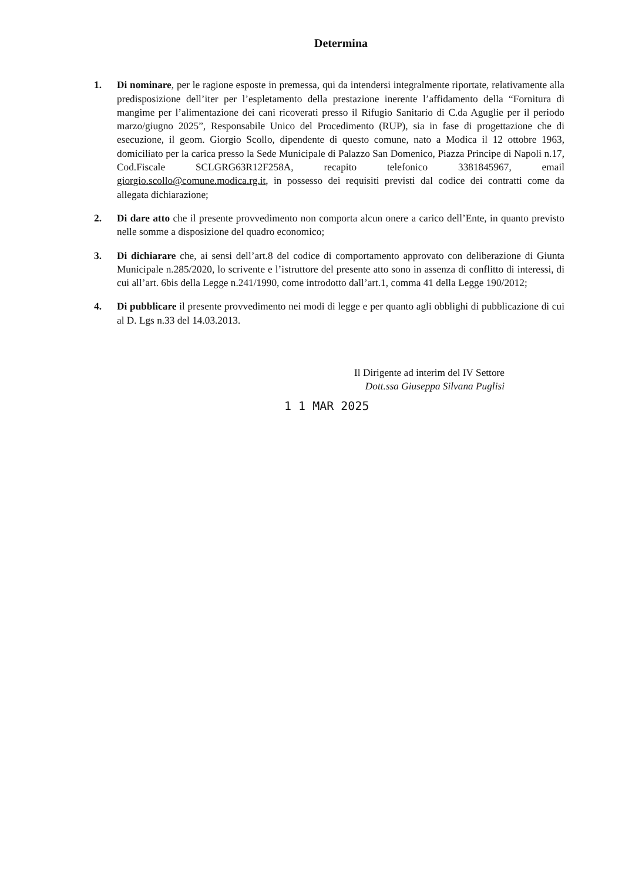Determina
1. Di nominare, per le ragione esposte in premessa, qui da intendersi integralmente riportate, relativamente alla predisposizione dell’iter per l’espletamento della prestazione inerente l’affidamento della “Fornitura di mangime per l’alimentazione dei cani ricoverati presso il Rifugio Sanitario di C.da Aguglie per il periodo marzo/giugno 2025”, Responsabile Unico del Procedimento (RUP), sia in fase di progettazione che di esecuzione, il geom. Giorgio Scollo, dipendente di questo comune, nato a Modica il 12 ottobre 1963, domiciliato per la carica presso la Sede Municipale di Palazzo San Domenico, Piazza Principe di Napoli n.17, Cod.Fiscale SCLGRG63R12F258A, recapito telefonico 3381845967, email giorgio.scollo@comune.modica.rg.it, in possesso dei requisiti previsti dal codice dei contratti come da allegata dichiarazione;
2. Di dare atto che il presente provvedimento non comporta alcun onere a carico dell’Ente, in quanto previsto nelle somme a disposizione del quadro economico;
3. Di dichiarare che, ai sensi dell’art.8 del codice di comportamento approvato con deliberazione di Giunta Municipale n.285/2020, lo scrivente e l’istruttore del presente atto sono in assenza di conflitto di interessi, di cui all’art. 6bis della Legge n.241/1990, come introdotto dall’art.1, comma 41 della Legge 190/2012;
4. Di pubblicare il presente provvedimento nei modi di legge e per quanto agli obblighi di pubblicazione di cui al D. Lgs n.33 del 14.03.2013.
Il Dirigente ad interim del IV Settore
Dott.ssa Giuseppa Silvana Puglisi
1 1 MAR 2025